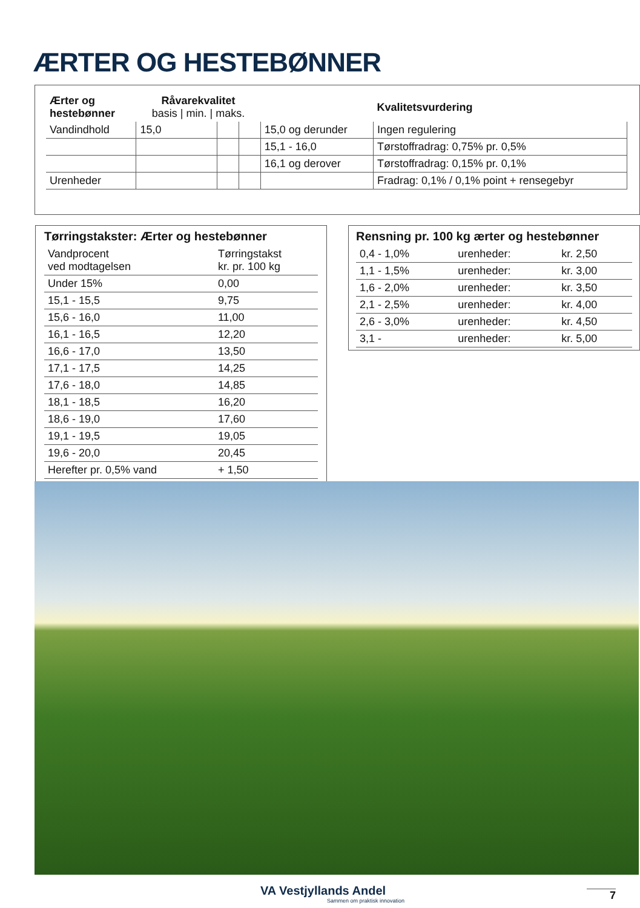ÆRTER OG HESTEBØNNER
| Ærter og hestebønner | Råvarekvalitet basis / min. / maks. | | | | Kvalitetsvurdering |
| --- | --- | --- | --- | --- | --- |
| Vandindhold | 15,0 | | | 15,0 og derunder | Ingen regulering |
| | | | | 15,1 - 16,0 | Tørstoffradrag: 0,75% pr. 0,5% |
| | | | | 16,1 og derover | Tørstoffradrag: 0,15% pr. 0,1% |
| Urenheder | | | | | Fradrag: 0,1% / 0,1% point + rensegebyr |
Tørringstakster: Ærter og hestebønner
| Vandprocent ved modtagelsen | Tørringstakst kr. pr. 100 kg |
| Under 15% | 0,00 |
| 15,1 - 15,5 | 9,75 |
| 15,6 - 16,0 | 11,00 |
| 16,1 - 16,5 | 12,20 |
| 16,6 - 17,0 | 13,50 |
| 17,1 - 17,5 | 14,25 |
| 17,6 - 18,0 | 14,85 |
| 18,1 - 18,5 | 16,20 |
| 18,6 - 19,0 | 17,60 |
| 19,1 - 19,5 | 19,05 |
| 19,6 - 20,0 | 20,45 |
| Herefter pr. 0,5% vand | + 1,50 |
Rensning pr. 100 kg ærter og hestebønner
| 0,4 - 1,0% | urenheder: | kr. 2,50 |
| 1,1 - 1,5% | urenheder: | kr. 3,00 |
| 1,6 - 2,0% | urenheder: | kr. 3,50 |
| 2,1 - 2,5% | urenheder: | kr. 4,00 |
| 2,6 - 3,0% | urenheder: | kr. 4,50 |
| 3,1 - | urenheder: | kr. 5,00 |
VA Vestjyllands Andel
Sammen om praktisk innovation
7